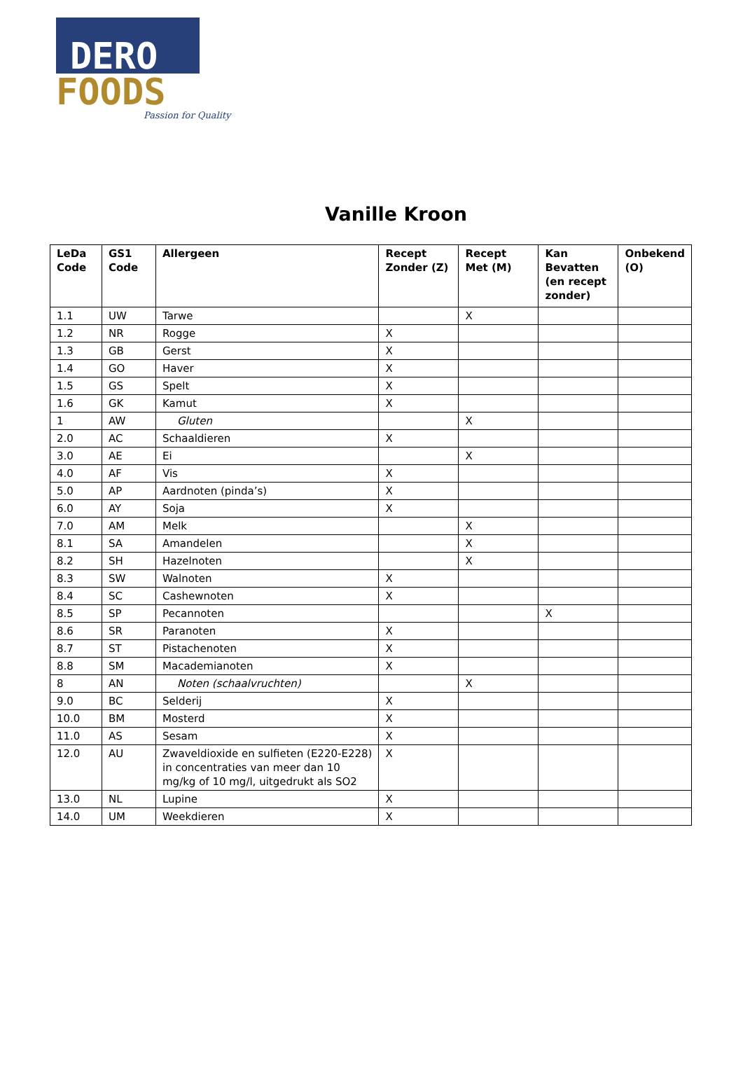DERO
FOODS
Passion for Quality
Vanille Kroon
| LeDa Code | GS1 Code | Allergeen | Recept Zonder (Z) | Recept Met (M) | Kan Bevatten (en recept zonder) | Onbekend (O) |
| --- | --- | --- | --- | --- | --- | --- |
| 1.1 | UW | Tarwe | | X | | |
| 1.2 | NR | Rogge | X | | | |
| 1.3 | GB | Gerst | X | | | |
| 1.4 | GO | Haver | X | | | |
| 1.5 | GS | Spelt | X | | | |
| 1.6 | GK | Kamut | X | | | |
| 1 | AW | Gluten | | X | | |
| 2.0 | AC | Schaaldieren | X | | | |
| 3.0 | AE | Ei | | X | | |
| 4.0 | AF | Vis | X | | | |
| 5.0 | AP | Aardnoten (pinda’s) | X | | | |
| 6.0 | AY | Soja | X | | | |
| 7.0 | AM | Melk | | X | | |
| 8.1 | SA | Amandelen | | X | | |
| 8.2 | SH | Hazelnoten | | X | | |
| 8.3 | SW | Walnoten | X | | | |
| 8.4 | SC | Cashewnoten | X | | | |
| 8.5 | SP | Pecannoten | | | X | |
| 8.6 | SR | Paranoten | X | | | |
| 8.7 | ST | Pistachenoten | X | | | |
| 8.8 | SM | Macademianoten | X | | | |
| 8 | AN | Noten (schaalvruchten) | | X | | |
| 9.0 | BC | Selderij | X | | | |
| 10.0 | BM | Mosterd | X | | | |
| 11.0 | AS | Sesam | X | | | |
| 12.0 | AU | Zwaveldioxide en sulfieten (E220-E228) in concentraties van meer dan 10 mg/kg of 10 mg/l, uitgedrukt als SO2 | X | | | |
| 13.0 | NL | Lupine | X | | | |
| 14.0 | UM | Weekdieren | X | | | |